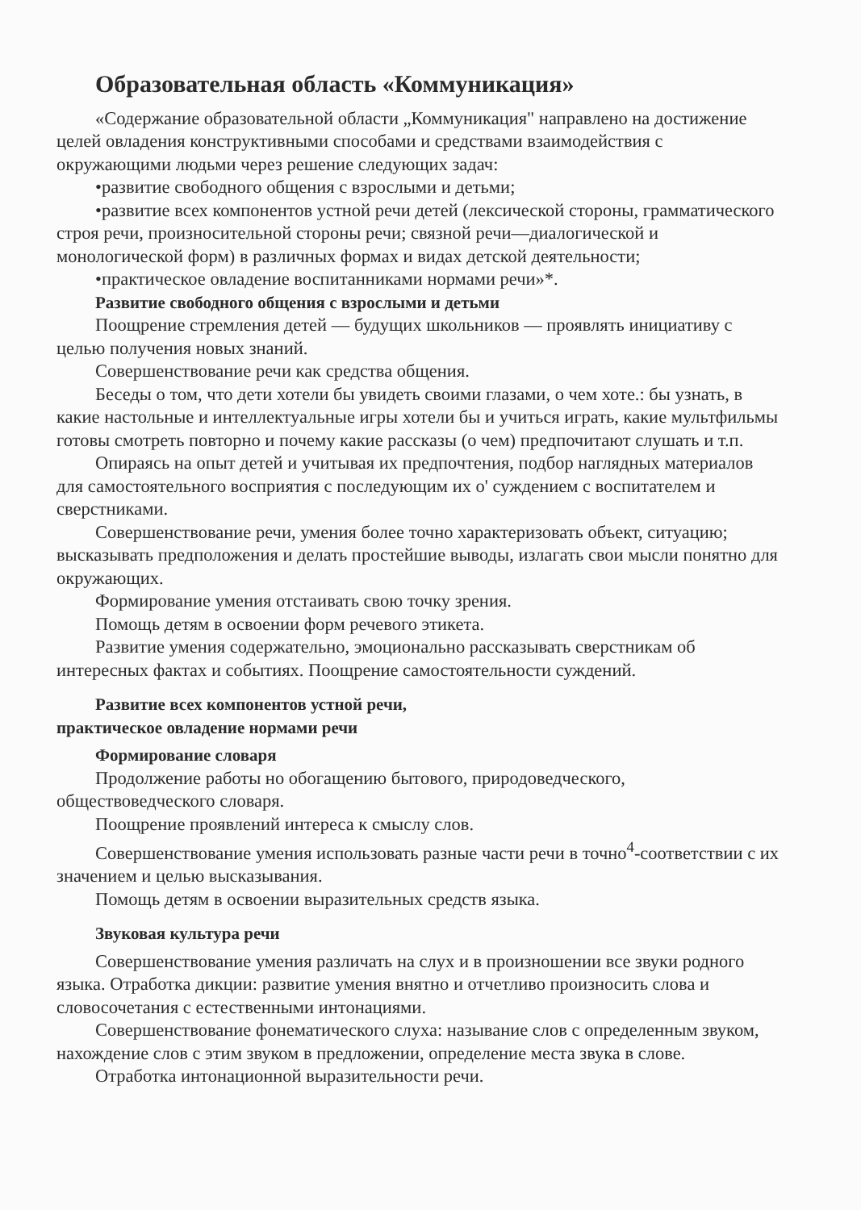Образовательная область «Коммуникация»
«Содержание образовательной области „Коммуникация" направлено на достижение целей овладения конструктивными способами и средствами взаимодействия с окружающими людьми через решение следующих задач:
•развитие свободного общения с взрослыми и детьми;
•развитие всех компонентов устной речи детей (лексической стороны, грамматического строя речи, произносительной стороны речи; связной речи—диалогической и монологической форм) в различных формах и видах детской деятельности;
•практическое овладение воспитанниками нормами речи»*.
Развитие свободного общения с взрослыми и детьми
Поощрение стремления детей — будущих школьников — проявлять инициативу с целью получения новых знаний.
Совершенствование речи как средства общения.
Беседы о том, что дети хотели бы увидеть своими глазами, о чем хоте.: бы узнать, в какие настольные и интеллектуальные игры хотели бы и учиться играть, какие мультфильмы готовы смотреть повторно и почему какие рассказы (о чем) предпочитают слушать и т.п.
Опираясь на опыт детей и учитывая их предпочтения, подбор наглядных материалов для самостоятельного восприятия с последующим их о' суждением с воспитателем и сверстниками.
Совершенствование речи, умения более точно характеризовать объект, ситуацию; высказывать предположения и делать простейшие выводы, излагать свои мысли понятно для окружающих.
Формирование умения отстаивать свою точку зрения.
Помощь детям в освоении форм речевого этикета.
Развитие умения содержательно, эмоционально рассказывать сверстникам об интересных фактах и событиях. Поощрение самостоятельности суждений.
Развитие всех компонентов устной речи,
практическое овладение нормами речи
Формирование словаря
Продолжение работы но обогащению бытового, природоведческого, обществоведческого словаря.
Поощрение проявлений интереса к смыслу слов.
Совершенствование умения использовать разные части речи в точно<sup>4</sup>-соответствии с их значением и целью высказывания.
Помощь детям в освоении выразительных средств языка.
Звуковая культура речи
Совершенствование умения различать на слух и в произношении все звуки родного языка. Отработка дикции: развитие умения внятно и отчетливо произносить слова и словосочетания с естественными интонациями.
Совершенствование фонематического слуха: называние слов с определенным звуком, нахождение слов с этим звуком в предложении, определение места звука в слове.
Отработка интонационной выразительности речи.